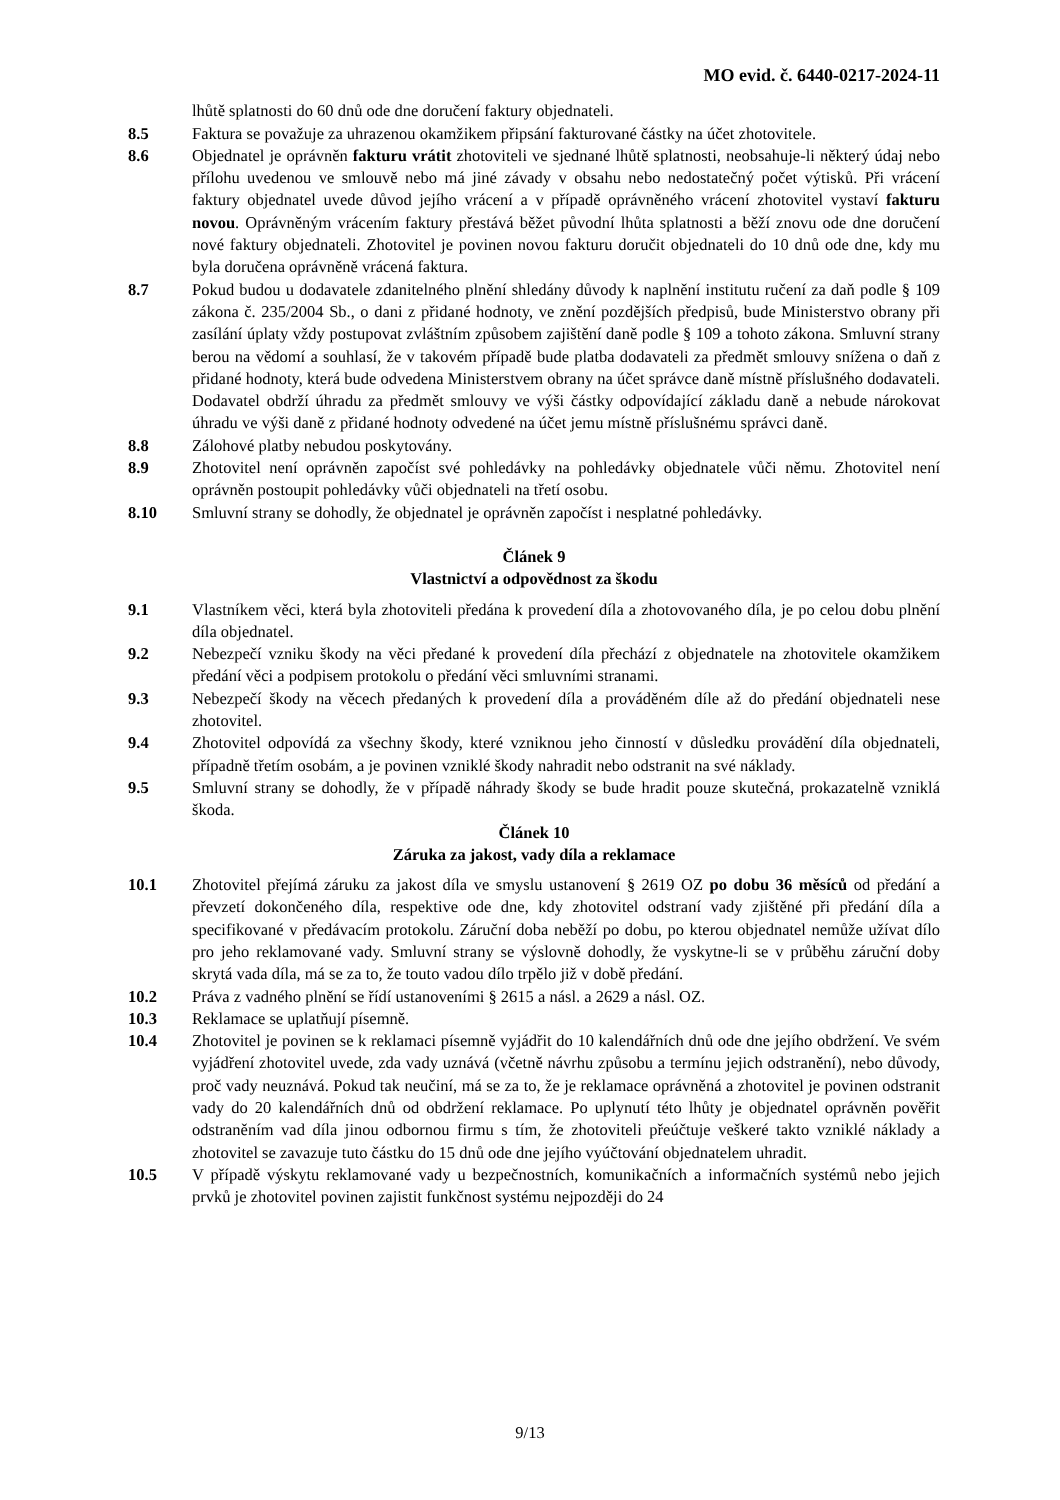MO evid. č. 6440-0217-2024-11
lhůtě splatnosti do 60 dnů ode dne doručení faktury objednateli.
8.5 Faktura se považuje za uhrazenou okamžikem připsání fakturované částky na účet zhotovitele.
8.6 Objednatel je oprávněn fakturu vrátit zhotoviteli ve sjednané lhůtě splatnosti, neobsahuje-li některý údaj nebo přílohu uvedenou ve smlouvě nebo má jiné závady v obsahu nebo nedostatečný počet výtisků. Při vrácení faktury objednatel uvede důvod jejího vrácení a v případě oprávněného vrácení zhotovitel vystaví fakturu novou. Oprávněným vrácením faktury přestává běžet původní lhůta splatnosti a běží znovu ode dne doručení nové faktury objednateli. Zhotovitel je povinen novou fakturu doručit objednateli do 10 dnů ode dne, kdy mu byla doručena oprávněně vrácená faktura.
8.7 Pokud budou u dodavatele zdanitelného plnění shledány důvody k naplnění institutu ručení za daň podle § 109 zákona č. 235/2004 Sb., o dani z přidané hodnoty, ve znění pozdějších předpisů, bude Ministerstvo obrany při zasílání úplaty vždy postupovat zvláštním způsobem zajištění daně podle § 109 a tohoto zákona. Smluvní strany berou na vědomí a souhlasí, že v takovém případě bude platba dodavateli za předmět smlouvy snížena o daň z přidané hodnoty, která bude odvedena Ministerstvem obrany na účet správce daně místně příslušného dodavateli. Dodavatel obdrží úhradu za předmět smlouvy ve výši částky odpovídající základu daně a nebude nárokovat úhradu ve výši daně z přidané hodnoty odvedené na účet jemu místně příslušnému správci daně.
8.8 Zálohové platby nebudou poskytovány.
8.9 Zhotovitel není oprávněn započíst své pohledávky na pohledávky objednatele vůči němu. Zhotovitel není oprávněn postoupit pohledávky vůči objednateli na třetí osobu.
8.10 Smluvní strany se dohodly, že objednatel je oprávněn započíst i nesplatné pohledávky.
Článek 9
Vlastnictví a odpovědnost za škodu
9.1 Vlastníkem věci, která byla zhotoviteli předána k provedení díla a zhotovovaného díla, je po celou dobu plnění díla objednatel.
9.2 Nebezpečí vzniku škody na věci předané k provedení díla přechází z objednatele na zhotovitele okamžikem předání věci a podpisem protokolu o předání věci smluvními stranami.
9.3 Nebezpečí škody na věcech předaných k provedení díla a prováděném díle až do předání objednateli nese zhotovitel.
9.4 Zhotovitel odpovídá za všechny škody, které vzniknou jeho činností v důsledku provádění díla objednateli, případně třetím osobám, a je povinen vzniklé škody nahradit nebo odstranit na své náklady.
9.5 Smluvní strany se dohodly, že v případě náhrady škody se bude hradit pouze skutečná, prokazatelně vzniklá škoda.
Článek 10
Záruka za jakost, vady díla a reklamace
10.1 Zhotovitel přejímá záruku za jakost díla ve smyslu ustanovení § 2619 OZ po dobu 36 měsíců od předání a převzetí dokončeného díla, respektive ode dne, kdy zhotovitel odstraní vady zjištěné při předání díla a specifikované v předávacím protokolu. Záruční doba neběží po dobu, po kterou objednatel nemůže užívat dílo pro jeho reklamované vady. Smluvní strany se výslovně dohodly, že vyskytne-li se v průběhu záruční doby skrytá vada díla, má se za to, že touto vadou dílo trpělo již v době předání.
10.2 Práva z vadného plnění se řídí ustanoveními § 2615 a násl. a 2629 a násl. OZ.
10.3 Reklamace se uplatňují písemně.
10.4 Zhotovitel je povinen se k reklamaci písemně vyjádřit do 10 kalendářních dnů ode dne jejího obdržení. Ve svém vyjádření zhotovitel uvede, zda vady uznává (včetně návrhu způsobu a termínu jejich odstranění), nebo důvody, proč vady neuznává. Pokud tak neučiní, má se za to, že je reklamace oprávněná a zhotovitel je povinen odstranit vady do 20 kalendářních dnů od obdržení reklamace. Po uplynutí této lhůty je objednatel oprávněn pověřit odstraněním vad díla jinou odbornou firmu s tím, že zhotoviteli přeúčtuje veškeré takto vzniklé náklady a zhotovitel se zavazuje tuto částku do 15 dnů ode dne jejího vyúčtování objednatelem uhradit.
10.5 V případě výskytu reklamované vady u bezpečnostních, komunikačních a informačních systémů nebo jejich prvků je zhotovitel povinen zajistit funkčnost systému nejpozději do 24
9/13